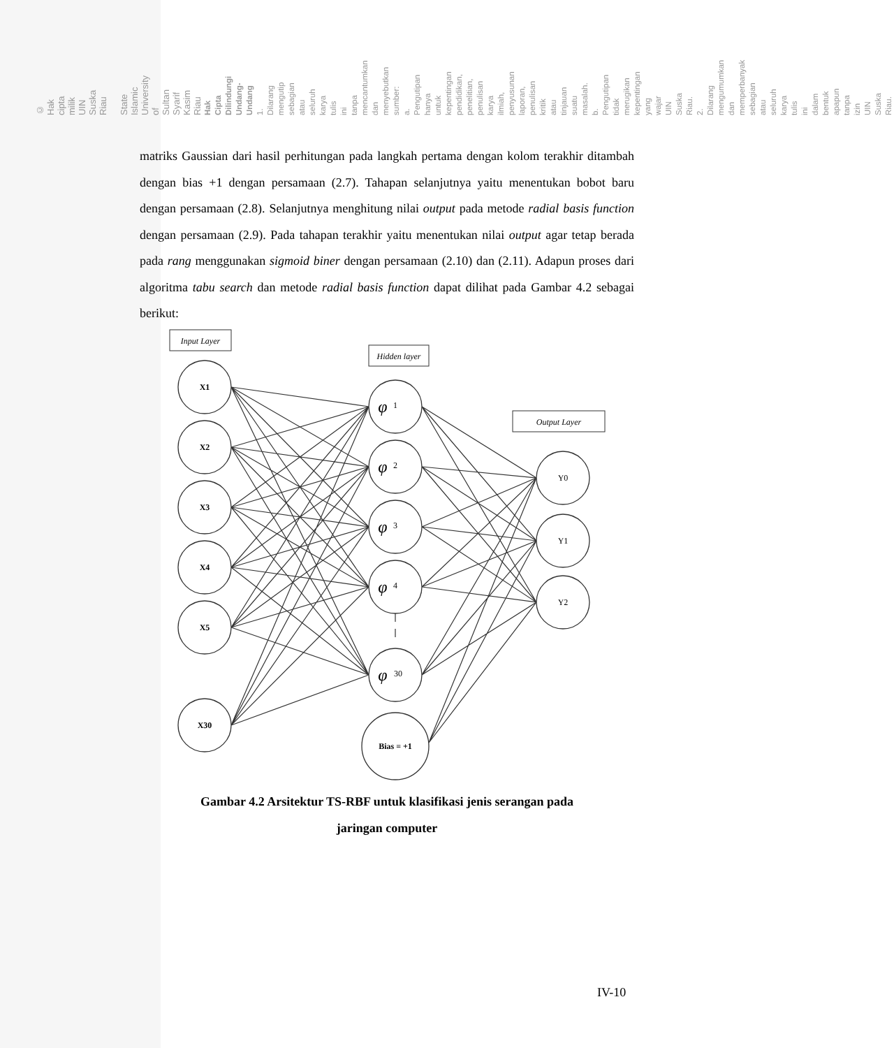© Hak cipta milik UIN Suska Riau State Islamic University of Sultan Syarif Kasim Riau
Hak Cipta Dilindungi Undang-Undang
1. Dilarang mengutip sebagian atau seluruh karya tulis ini tanpa mencantumkan dan menyebutkan sumber:
a. Pengutipan hanya untuk kepentingan pendidikan, penelitian, penulisan karya ilmiah, penyusunan laporan, penulisan kritik atau tinjauan suatu masalah.
b. Pengutipan tidak merugikan kepentingan yang wajar UIN Suska Riau.
2. Dilarang mengumumkan dan memperbanyak sebagian atau seluruh karya tulis ini dalam bentuk apapun tanpa izin UIN Suska Riau.
matriks Gaussian dari hasil perhitungan pada langkah pertama dengan kolom terakhir ditambah dengan bias +1 dengan persamaan (2.7). Tahapan selanjutnya yaitu menentukan bobot baru dengan persamaan (2.8). Selanjutnya menghitung nilai output pada metode radial basis function dengan persamaan (2.9). Pada tahapan terakhir yaitu menentukan nilai output agar tetap berada pada rang menggunakan sigmoid biner dengan persamaan (2.10) dan (2.11). Adapun proses dari algoritma tabu search dan metode radial basis function dapat dilihat pada Gambar 4.2 sebagai berikut:
Input Layer
Hidden layer
Output Layer
X1
X2
X3
X4
X5
X30
Bias = +1
φ
φ
φ
φ
φ
1
2
3
4
30
Y0
Y1
Y2
Gambar 4.2 Arsitektur TS-RBF untuk klasifikasi jenis serangan pada
jaringan computer
IV-10